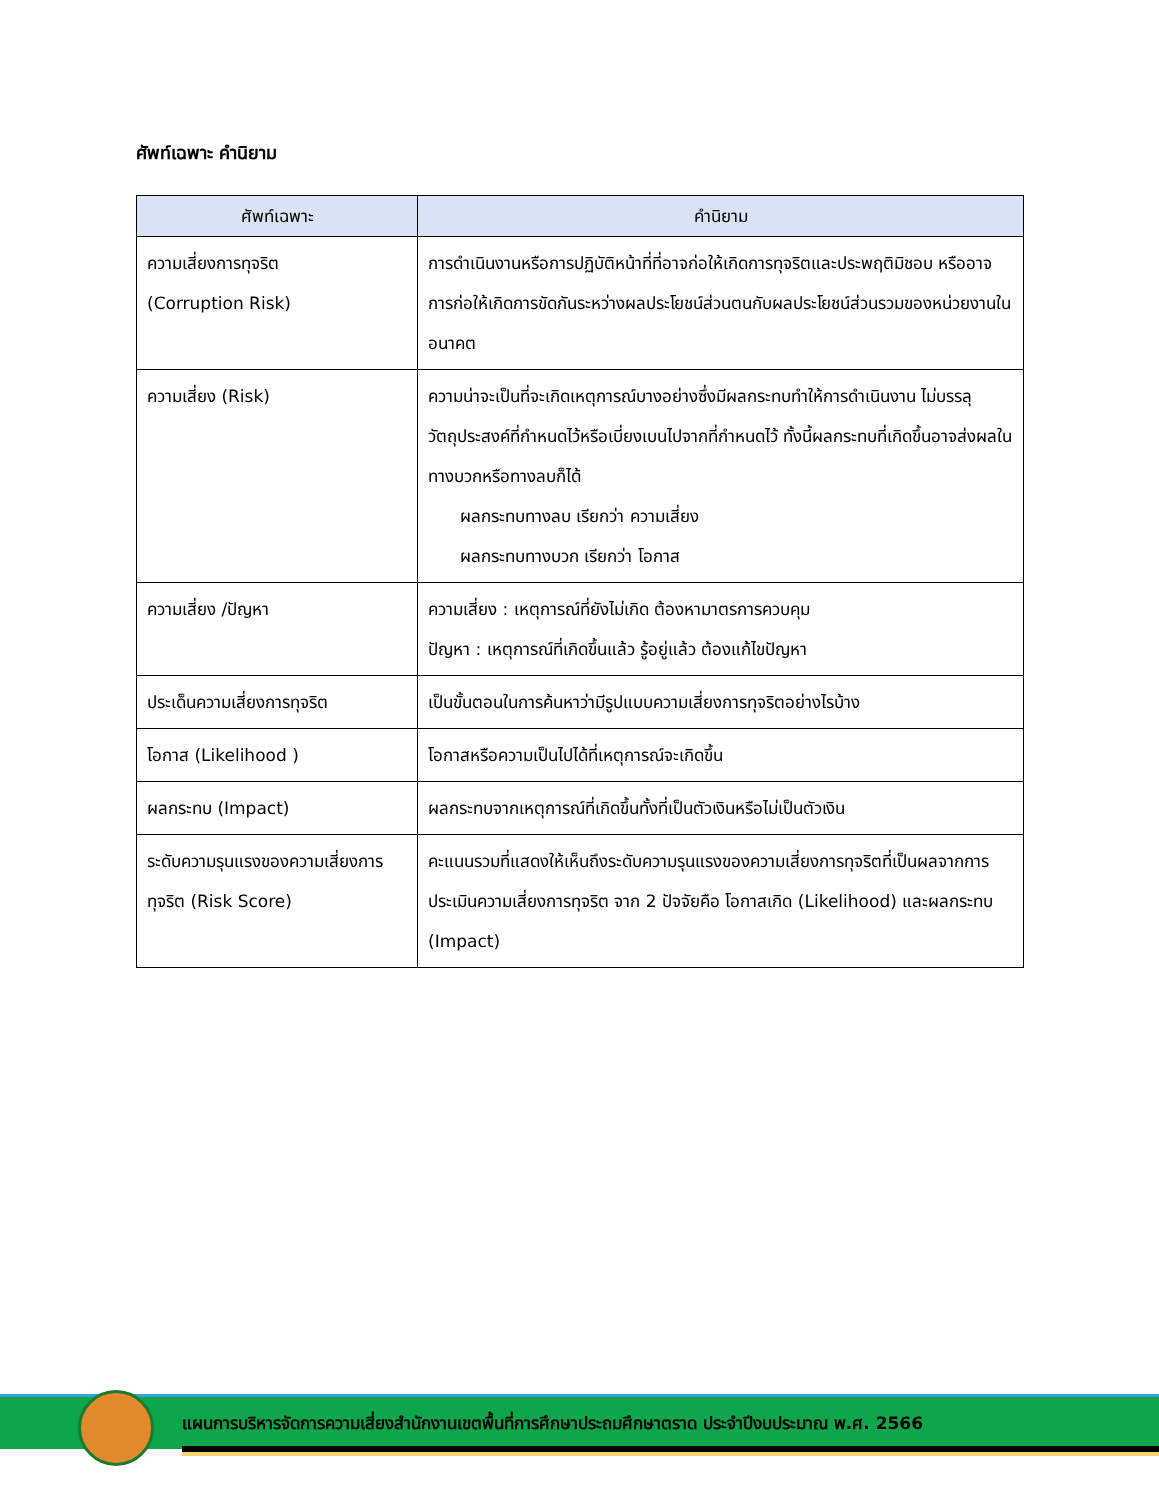ศัพท์เฉพาะ คำนิยาม
| ศัพท์เฉพาะ | คำนิยาม |
| --- | --- |
| ความเสี่ยงการทุจริต (Corruption Risk) | การดำเนินงานหรือการปฏิบัติหน้าที่ที่อาจก่อให้เกิดการทุจริตและประพฤติมิชอบ หรืออาจการก่อให้เกิดการขัดกันระหว่างผลประโยชน์ส่วนตนกับผลประโยชน์ส่วนรวมของหน่วยงานในอนาคต |
| ความเสี่ยง (Risk) | ความน่าจะเป็นที่จะเกิดเหตุการณ์บางอย่างซึ่งมีผลกระทบทำให้การดำเนินงาน ไม่บรรลุวัตถุประสงค์ที่กำหนดไว้หรือเบี่ยงเบนไปจากที่กำหนดไว้ ทั้งนี้ผลกระทบที่เกิดขึ้นอาจส่งผลในทางบวกหรือทางลบก็ได้ ผลกระทบทางลบ เรียกว่า ความเสี่ยง ผลกระทบทางบวก เรียกว่า โอกาส |
| ความเสี่ยง /ปัญหา | ความเสี่ยง : เหตุการณ์ที่ยังไม่เกิด ต้องหามาตรการควบคุม ปัญหา : เหตุการณ์ที่เกิดขึ้นแล้ว รู้อยู่แล้ว ต้องแก้ไขปัญหา |
| ประเด็นความเสี่ยงการทุจริต | เป็นขั้นตอนในการค้นหาว่ามีรูปแบบความเสี่ยงการทุจริตอย่างไรบ้าง |
| โอกาส (Likelihood ) | โอกาสหรือความเป็นไปได้ที่เหตุการณ์จะเกิดขึ้น |
| ผลกระทบ (Impact) | ผลกระทบจากเหตุการณ์ที่เกิดขึ้นทั้งที่เป็นตัวเงินหรือไม่เป็นตัวเงิน |
| ระดับความรุนแรงของความเสี่ยงการทุจริต (Risk Score) | คะแนนรวมที่แสดงให้เห็นถึงระดับความรุนแรงของความเสี่ยงการทุจริตที่เป็นผลจากการประเมินความเสี่ยงการทุจริต จาก 2 ปัจจัยคือ โอกาสเกิด (Likelihood) และผลกระทบ (Impact) |
แผนการบริหารจัดการความเสี่ยงสำนักงานเขตพื้นที่การศึกษาประถมศึกษาตราด ประจำปีงบประมาณ พ.ศ. 2566